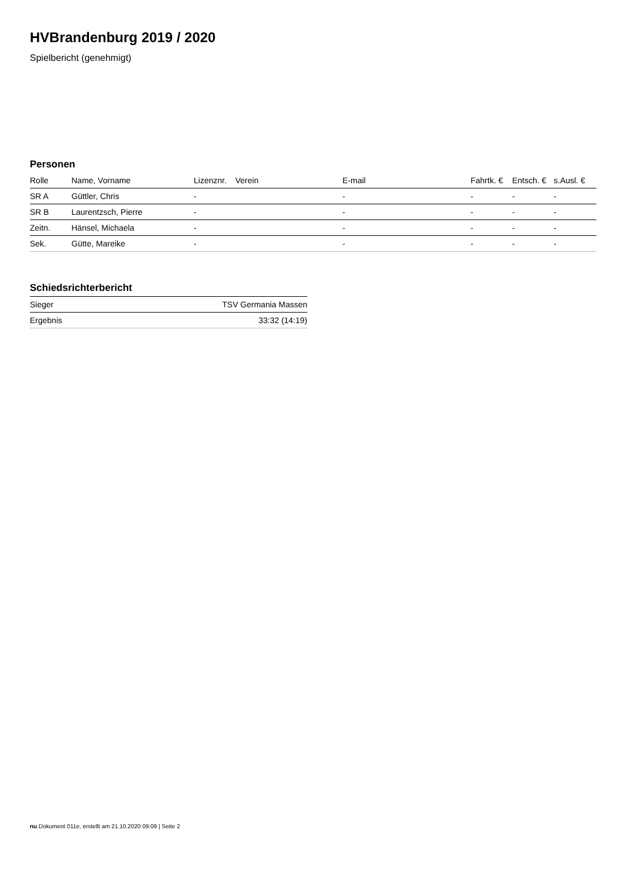HVBrandenburg 2019 / 2020
Spielbericht (genehmigt)
Personen
| Rolle | Name, Vorname | Lizenznr. | Verein | E-mail | Fahrtk. € | Entsch. € | s.Ausl. € |
| --- | --- | --- | --- | --- | --- | --- | --- |
| SR A | Güttler, Chris | - | | - | - | - | - |
| SR B | Laurentzsch, Pierre | - | | - | - | - | - |
| Zeitn. | Hänsel, Michaela | - | | - | - | - | - |
| Sek. | Gütte, Mareike | - | | - | - | - | - |
Schiedsrichterbericht
| Sieger | TSV Germania Massen |
| Ergebnis | 33:32 (14:19) |
nu.Dokument 011e, erstellt am 21.10.2020 09:09 | Seite 2